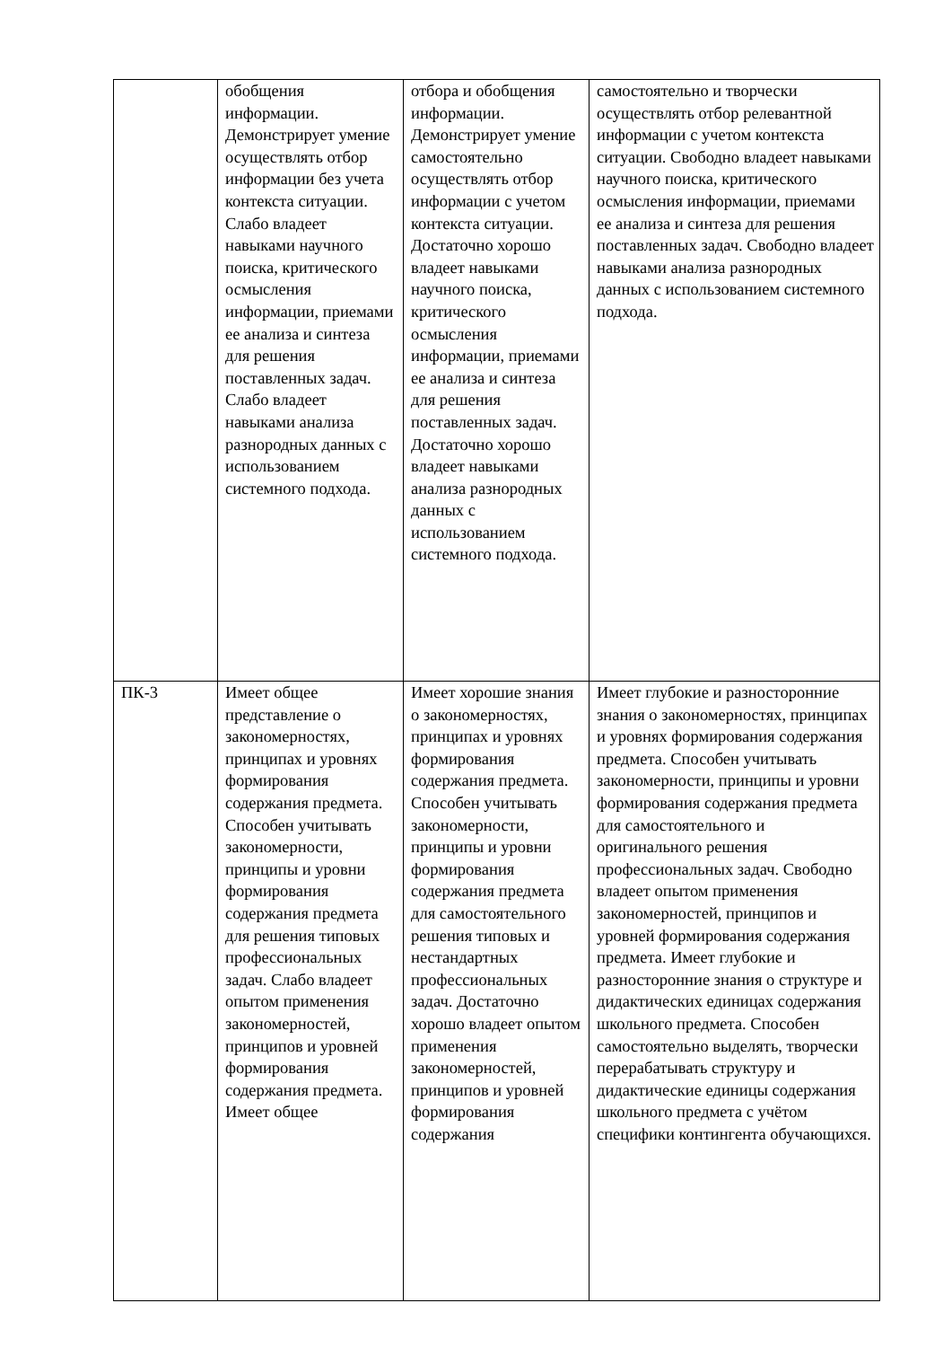| | обобщения информации. Демонстрирует умение осуществлять отбор информации без учета контекста ситуации. Слабо владеет навыками научного поиска, критического осмысления информации, приемами ее анализа и синтеза для решения поставленных задач. Слабо владеет навыками анализа разнородных данных с использованием системного подхода. | отбора и обобщения информации. Демонстрирует умение самостоятельно осуществлять отбор информации с учетом контекста ситуации. Достаточно хорошо владеет навыками научного поиска, критического осмысления информации, приемами ее анализа и синтеза для решения поставленных задач. Достаточно хорошо владеет навыками анализа разнородных данных с использованием системного подхода. | самостоятельно и творчески осуществлять отбор релевантной информации с учетом контекста ситуации. Свободно владеет навыками научного поиска, критического осмысления информации, приемами ее анализа и синтеза для решения поставленных задач. Свободно владеет навыками анализа разнородных данных с использованием системного подхода. |
| ПК-3 | Имеет общее представление о закономерностях, принципах и уровнях формирования содержания предмета. Способен учитывать закономерности, принципы и уровни формирования содержания предмета для решения типовых профессиональных задач. Слабо владеет опытом применения закономерностей, принципов и уровней формирования содержания предмета. Имеет общее | Имеет хорошие знания о закономерностях, принципах и уровнях формирования содержания предмета. Способен учитывать закономерности, принципы и уровни формирования содержания предмета для самостоятельного решения типовых и нестандартных профессиональных задач. Достаточно хорошо владеет опытом применения закономерностей, принципов и уровней формирования содержания | Имеет глубокие и разносторонние знания о закономерностях, принципах и уровнях формирования содержания предмета. Способен учитывать закономерности, принципы и уровни формирования содержания предмета для самостоятельного и оригинального решения профессиональных задач. Свободно владеет опытом применения закономерностей, принципов и уровней формирования содержания предмета. Имеет глубокие и разносторонние знания о структуре и дидактических единицах содержания школьного предмета. Способен самостоятельно выделять, творчески перерабатывать структуру и дидактические единицы содержания школьного предмета с учётом специфики контингента обучающихся. |